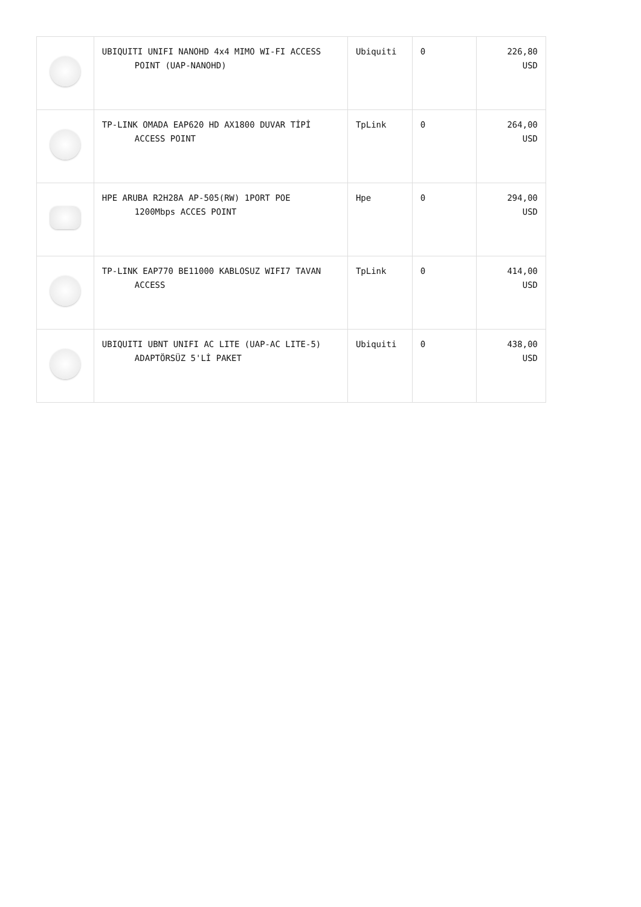| | UBIQUITI UNIFI NANOHD 4x4 MIMO WI-FI ACCESS POINT (UAP-NANOHD) | Ubiquiti | 0 | 226,80 USD |
| | TP-LINK OMADA EAP620 HD AX1800 DUVAR TİPİ ACCESS POINT | TpLink | 0 | 264,00 USD |
| | HPE ARUBA R2H28A AP-505(RW) 1PORT POE 1200Mbps ACCES POINT | Hpe | 0 | 294,00 USD |
| | TP-LINK EAP770 BE11000 KABLOSUZ WIFI7 TAVAN ACCESS | TpLink | 0 | 414,00 USD |
| | UBIQUITI UBNT UNIFI AC LITE (UAP-AC LITE-5) ADAPTÖRSÜZ 5'Lİ PAKET | Ubiquiti | 0 | 438,00 USD |